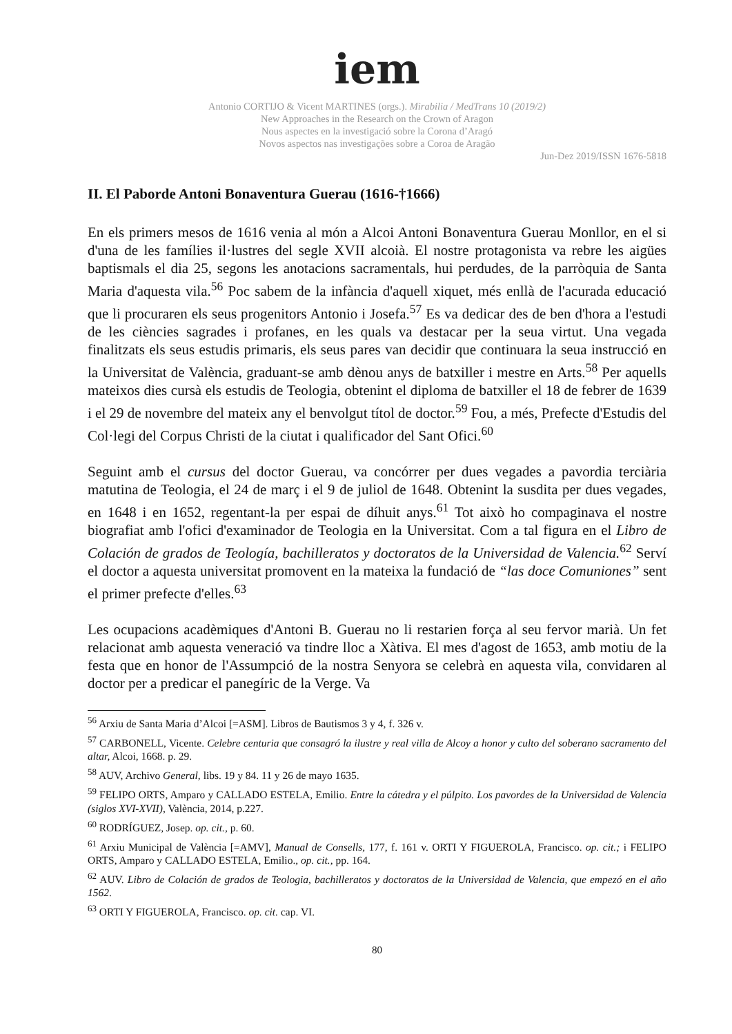iem
Antonio CORTIJO & Vicent MARTINES (orgs.). Mirabilia / MedTrans 10 (2019/2)
New Approaches in the Research on the Crown of Aragon
Nous aspectes en la investigació sobre la Corona d’Aragó
Novos aspectos nas investigações sobre a Coroa de Aragão
Jun-Dez 2019/ISSN 1676-5818
II. El Paborde Antoni Bonaventura Guerau (1616-†1666)
En els primers mesos de 1616 venia al món a Alcoi Antoni Bonaventura Guerau Monllor, en el si d'una de les famílies il·lustres del segle XVII alcoià. El nostre protagonista va rebre les aigües baptismals el dia 25, segons les anotacions sacramentals, hui perdudes, de la parròquia de Santa Maria d'aquesta vila.<sup>56</sup> Poc sabem de la infància d'aquell xiquet, més enllà de l'acurada educació que li procuraren els seus progenitors Antonio i Josefa.<sup>57</sup> Es va dedicar des de ben d'hora a l'estudi de les ciències sagrades i profanes, en les quals va destacar per la seua virtut. Una vegada finalitzats els seus estudis primaris, els seus pares van decidir que continuara la seua instrucció en la Universitat de València, graduant-se amb dènou anys de batxiller i mestre en Arts.<sup>58</sup> Per aquells mateixos dies cursà els estudis de Teologia, obtenint el diploma de batxiller el 18 de febrer de 1639 i el 29 de novembre del mateix any el benvolgut títol de doctor.<sup>59</sup> Fou, a més, Prefecte d'Estudis del Col·legi del Corpus Christi de la ciutat i qualificador del Sant Ofici.<sup>60</sup>
Seguint amb el cursus del doctor Guerau, va concórrer per dues vegades a pavordia terciària matutina de Teologia, el 24 de març i el 9 de juliol de 1648. Obtenint la susdita per dues vegades, en 1648 i en 1652, regentant-la per espai de díhuit anys.<sup>61</sup> Tot això ho compaginava el nostre biografiat amb l'ofici d'examinador de Teologia en la Universitat. Com a tal figura en el Libro de Colación de grados de Teología, bachilleratos y doctoratos de la Universidad de Valencia.<sup>62</sup> Serví el doctor a aquesta universitat promovent en la mateixa la fundació de “las doce Comuniones” sent el primer prefecte d'elles.<sup>63</sup>
Les ocupacions acadèmiques d'Antoni B. Guerau no li restarien força al seu fervor marià. Un fet relacionat amb aquesta veneració va tindre lloc a Xàtiva. El mes d'agost de 1653, amb motiu de la festa que en honor de l'Assumpció de la nostra Senyora se celebrà en aquesta vila, convidaren al doctor per a predicar el panegíric de la Verge. Va
<sup>56</sup> Arxiu de Santa Maria d’Alcoi [=ASM]. Libros de Bautismos 3 y 4, f. 326 v.
<sup>57</sup> CARBONELL, Vicente. Celebre centuria que consagró la ilustre y real villa de Alcoy a honor y culto del soberano sacramento del altar, Alcoi, 1668. p. 29.
<sup>58</sup> AUV, Archivo General, libs. 19 y 84. 11 y 26 de mayo 1635.
<sup>59</sup> FELIPO ORTS, Amparo y CALLADO ESTELA, Emilio. Entre la cátedra y el púlpito. Los pavordes de la Universidad de Valencia (siglos XVI-XVII), València, 2014, p.227.
<sup>60</sup> RODRÍGUEZ, Josep. op. cit., p. 60.
<sup>61</sup> Arxiu Municipal de València [=AMV], Manual de Consells, 177, f. 161 v. ORTI Y FIGUEROLA, Francisco. op. cit.; i FELIPO ORTS, Amparo y CALLADO ESTELA, Emilio., op. cit., pp. 164.
<sup>62</sup> AUV. Libro de Colación de grados de Teologia, bachilleratos y doctoratos de la Universidad de Valencia, que empezó en el año 1562.
<sup>63</sup> ORTI Y FIGUEROLA, Francisco. op. cit. cap. VI.
80